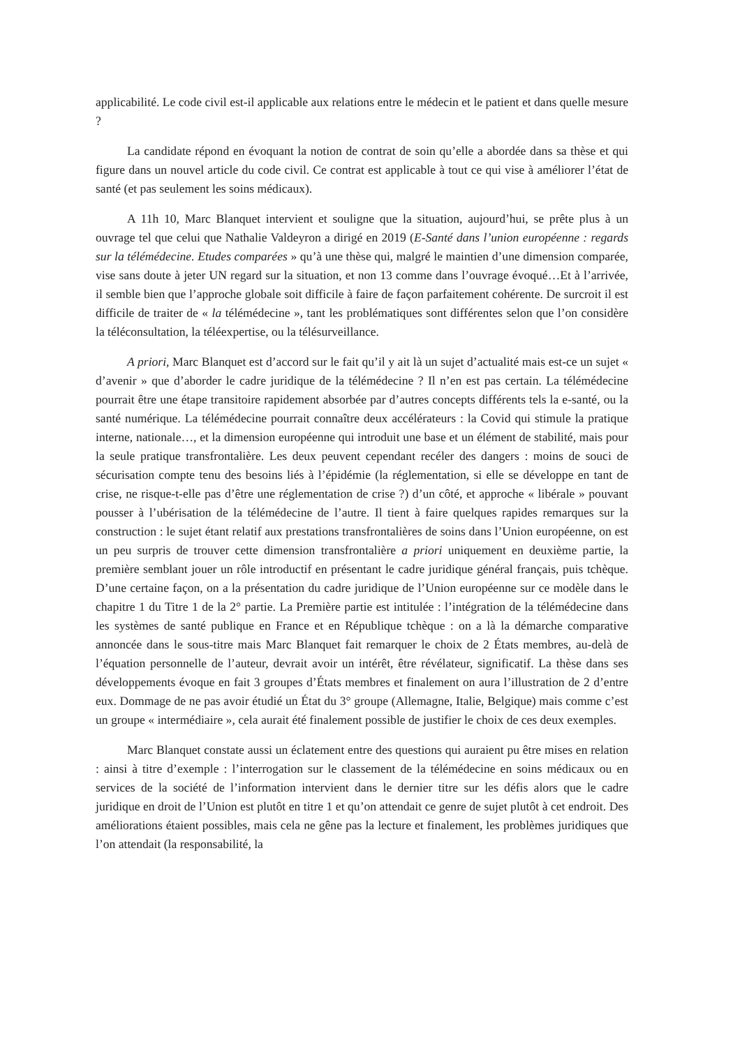applicabilité. Le code civil est-il applicable aux relations entre le médecin et le patient et dans quelle mesure ?
La candidate répond en évoquant la notion de contrat de soin qu’elle a abordée dans sa thèse et qui figure dans un nouvel article du code civil. Ce contrat est applicable à tout ce qui vise à améliorer l’état de santé (et pas seulement les soins médicaux).
A 11h 10, Marc Blanquet intervient et souligne que la situation, aujourd’hui, se prête plus à un ouvrage tel que celui que Nathalie Valdeyron a dirigé en 2019 (E-Santé dans l’union européenne : regards sur la télémédecine. Etudes comparées » qu’à une thèse qui, malgré le maintien d’une dimension comparée, vise sans doute à jeter UN regard sur la situation, et non 13 comme dans l’ouvrage évoqué…Et à l’arrivée, il semble bien que l’approche globale soit difficile à faire de façon parfaitement cohérente. De surcroit il est difficile de traiter de « la télémédecine », tant les problématiques sont différentes selon que l’on considère la téléconsultation, la téléexpertise, ou la télésurveillance.
A priori, Marc Blanquet est d’accord sur le fait qu’il y ait là un sujet d’actualité mais est-ce un sujet « d’avenir » que d’aborder le cadre juridique de la télémédecine ? Il n’en est pas certain. La télémédecine pourrait être une étape transitoire rapidement absorbée par d’autres concepts différents tels la e-santé, ou la santé numérique. La télémédecine pourrait connaître deux accélérateurs : la Covid qui stimule la pratique interne, nationale…, et la dimension européenne qui introduit une base et un élément de stabilité, mais pour la seule pratique transfrontalière. Les deux peuvent cependant recéler des dangers : moins de souci de sécurisation compte tenu des besoins liés à l’épidémie (la réglementation, si elle se développe en tant de crise, ne risque-t-elle pas d’être une réglementation de crise ?) d’un côté, et approche « libérale » pouvant pousser à l’ubérisation de la télémédecine de l’autre. Il tient à faire quelques rapides remarques sur la construction : le sujet étant relatif aux prestations transfrontalières de soins dans l’Union européenne, on est un peu surpris de trouver cette dimension transfrontalière a priori uniquement en deuxième partie, la première semblant jouer un rôle introductif en présentant le cadre juridique général français, puis tchèque. D’une certaine façon, on a la présentation du cadre juridique de l’Union européenne sur ce modèle dans le chapitre 1 du Titre 1 de la 2° partie. La Première partie est intitulée : l’intégration de la télémédecine dans les systèmes de santé publique en France et en République tchèque : on a là la démarche comparative annoncée dans le sous-titre mais Marc Blanquet fait remarquer le choix de 2 États membres, au-delà de l’équation personnelle de l’auteur, devrait avoir un intérêt, être révélateur, significatif. La thèse dans ses développements évoque en fait 3 groupes d’États membres et finalement on aura l’illustration de 2 d’entre eux. Dommage de ne pas avoir étudié un État du 3° groupe (Allemagne, Italie, Belgique) mais comme c’est un groupe « intermédiaire », cela aurait été finalement possible de justifier le choix de ces deux exemples.
Marc Blanquet constate aussi un éclatement entre des questions qui auraient pu être mises en relation : ainsi à titre d’exemple : l’interrogation sur le classement de la télémédecine en soins médicaux ou en services de la société de l’information intervient dans le dernier titre sur les défis alors que le cadre juridique en droit de l’Union est plutôt en titre 1 et qu’on attendait ce genre de sujet plutôt à cet endroit. Des améliorations étaient possibles, mais cela ne gêne pas la lecture et finalement, les problèmes juridiques que l’on attendait (la responsabilité, la